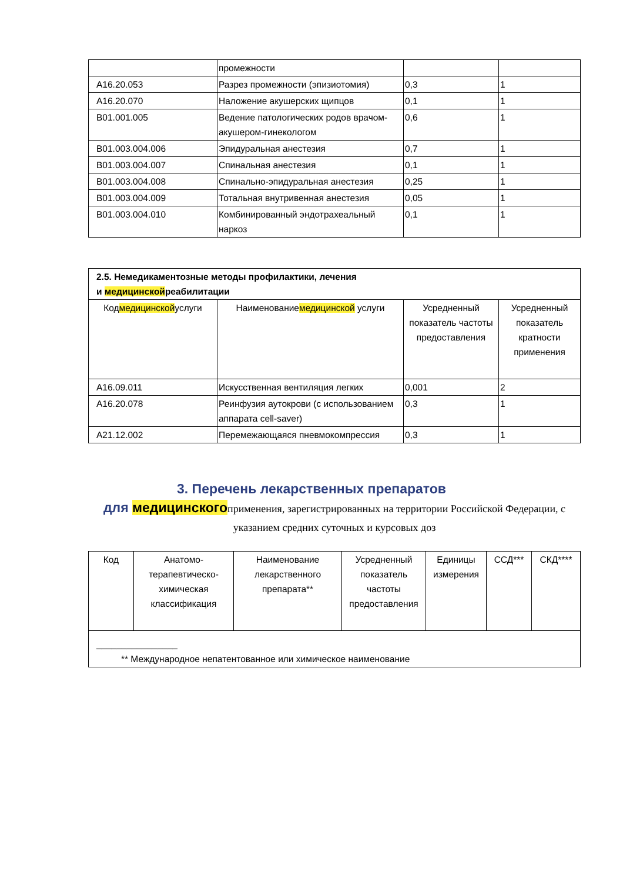| | промежности | | |
| A16.20.053 | Разрез промежности (эпизиотомия) | 0,3 | 1 |
| A16.20.070 | Наложение акушерских щипцов | 0,1 | 1 |
| B01.001.005 | Ведение патологических родов врачом-акушером-гинекологом | 0,6 | 1 |
| B01.003.004.006 | Эпидуральная анестезия | 0,7 | 1 |
| B01.003.004.007 | Спинальная анестезия | 0,1 | 1 |
| B01.003.004.008 | Спинально-эпидуральная анестезия | 0,25 | 1 |
| B01.003.004.009 | Тотальная внутривенная анестезия | 0,05 | 1 |
| B01.003.004.010 | Комбинированный эндотрахеальный наркоз | 0,1 | 1 |
| 2.5. Немедикаментозные методы профилактики, лечения и медицинской реабилитации | | | |
| Код медицинской услуги | Наименование медицинской услуги | Усредненный показатель частоты предоставления | Усредненный показатель кратности применения |
| A16.09.011 | Искусственная вентиляция легких | 0,001 | 2 |
| A16.20.078 | Реинфузия аутокрови (с использованием аппарата cell-saver) | 0,3 | 1 |
| A21.12.002 | Перемежающаяся пневмокомпрессия | 0,3 | 1 |
3. Перечень лекарственных препаратов
для медицинскогоприменения, зарегистрированных на территории Российской Федерации, с указанием средних суточных и курсовых доз
| Код | Анатомо-терапевтическо-химическая классификация | Наименование лекарственного препарата** | Усредненный показатель частоты предоставления | Единицы измерения | ССД*** | СКД**** |
| --- | --- | --- | --- | --- | --- | --- |
| ________________ ** Международное непатентованное или химическое наименование | | | | | | |